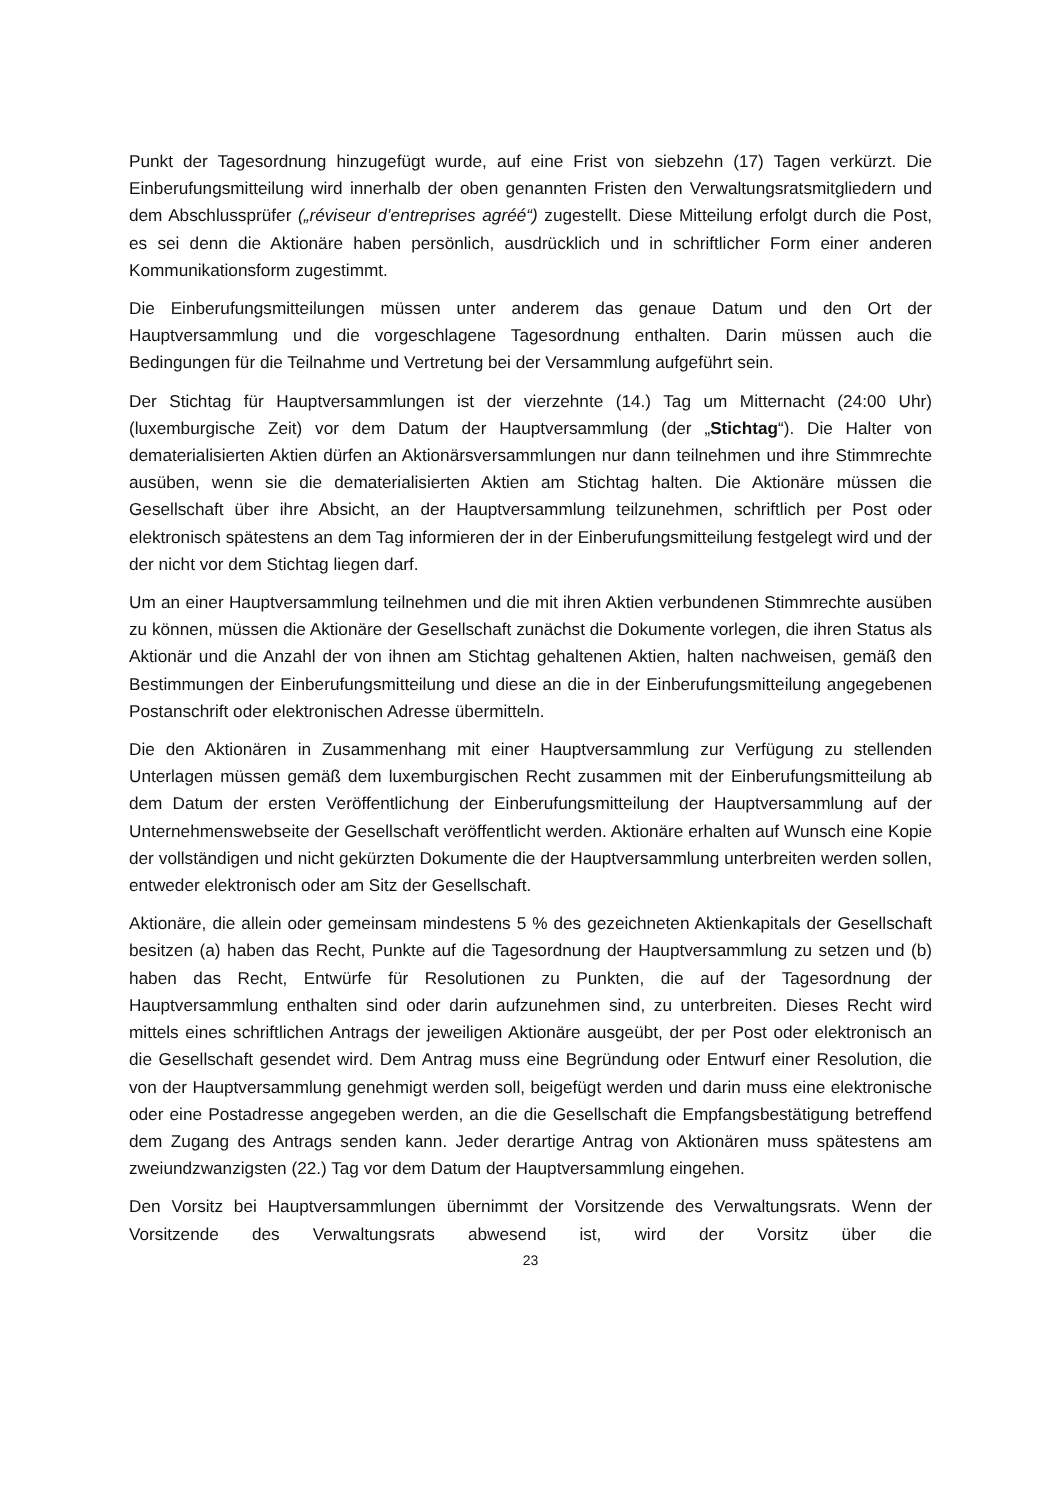Punkt der Tagesordnung hinzugefügt wurde, auf eine Frist von siebzehn (17) Tagen verkürzt. Die Einberufungsmitteilung wird innerhalb der oben genannten Fristen den Verwaltungsratsmitgliedern und dem Abschlussprüfer („réviseur d’entreprises agréé“) zugestellt. Diese Mitteilung erfolgt durch die Post, es sei denn die Aktionäre haben persönlich, ausdrücklich und in schriftlicher Form einer anderen Kommunikationsform zugestimmt.
Die Einberufungsmitteilungen müssen unter anderem das genaue Datum und den Ort der Hauptversammlung und die vorgeschlagene Tagesordnung enthalten. Darin müssen auch die Bedingungen für die Teilnahme und Vertretung bei der Versammlung aufgeführt sein.
Der Stichtag für Hauptversammlungen ist der vierzehnte (14.) Tag um Mitternacht (24:00 Uhr) (luxemburgische Zeit) vor dem Datum der Hauptversammlung (der „Stichtag“). Die Halter von dematerialisierten Aktien dürfen an Aktionärsversammlungen nur dann teilnehmen und ihre Stimmrechte ausüben, wenn sie die dematerialisierten Aktien am Stichtag halten. Die Aktionäre müssen die Gesellschaft über ihre Absicht, an der Hauptversammlung teilzunehmen, schriftlich per Post oder elektronisch spätestens an dem Tag informieren der in der Einberufungsmitteilung festgelegt wird und der der nicht vor dem Stichtag liegen darf.
Um an einer Hauptversammlung teilnehmen und die mit ihren Aktien verbundenen Stimmrechte ausüben zu können, müssen die Aktionäre der Gesellschaft zunächst die Dokumente vorlegen, die ihren Status als Aktionär und die Anzahl der von ihnen am Stichtag gehaltenen Aktien, halten nachweisen, gemäß den Bestimmungen der Einberufungsmitteilung und diese an die in der Einberufungsmitteilung angegebenen Postanschrift oder elektronischen Adresse übermitteln.
Die den Aktionären in Zusammenhang mit einer Hauptversammlung zur Verfügung zu stellenden Unterlagen müssen gemäß dem luxemburgischen Recht zusammen mit der Einberufungsmitteilung ab dem Datum der ersten Veröffentlichung der Einberufungsmitteilung der Hauptversammlung auf der Unternehmenswebseite der Gesellschaft veröffentlicht werden. Aktionäre erhalten auf Wunsch eine Kopie der vollständigen und nicht gekürzten Dokumente die der Hauptversammlung unterbreiten werden sollen, entweder elektronisch oder am Sitz der Gesellschaft.
Aktionäre, die allein oder gemeinsam mindestens 5 % des gezeichneten Aktienkapitals der Gesellschaft besitzen (a) haben das Recht, Punkte auf die Tagesordnung der Hauptversammlung zu setzen und (b) haben das Recht, Entwürfe für Resolutionen zu Punkten, die auf der Tagesordnung der Hauptversammlung enthalten sind oder darin aufzunehmen sind, zu unterbreiten. Dieses Recht wird mittels eines schriftlichen Antrags der jeweiligen Aktionäre ausgeübt, der per Post oder elektronisch an die Gesellschaft gesendet wird. Dem Antrag muss eine Begründung oder Entwurf einer Resolution, die von der Hauptversammlung genehmigt werden soll, beigefügt werden und darin muss eine elektronische oder eine Postadresse angegeben werden, an die die Gesellschaft die Empfangsbestätigung betreffend dem Zugang des Antrags senden kann. Jeder derartige Antrag von Aktionären muss spätestens am zweiundzwanzigsten (22.) Tag vor dem Datum der Hauptversammlung eingehen.
Den Vorsitz bei Hauptversammlungen übernimmt der Vorsitzende des Verwaltungsrats. Wenn der Vorsitzende des Verwaltungsrats abwesend ist, wird der Vorsitz über die
23